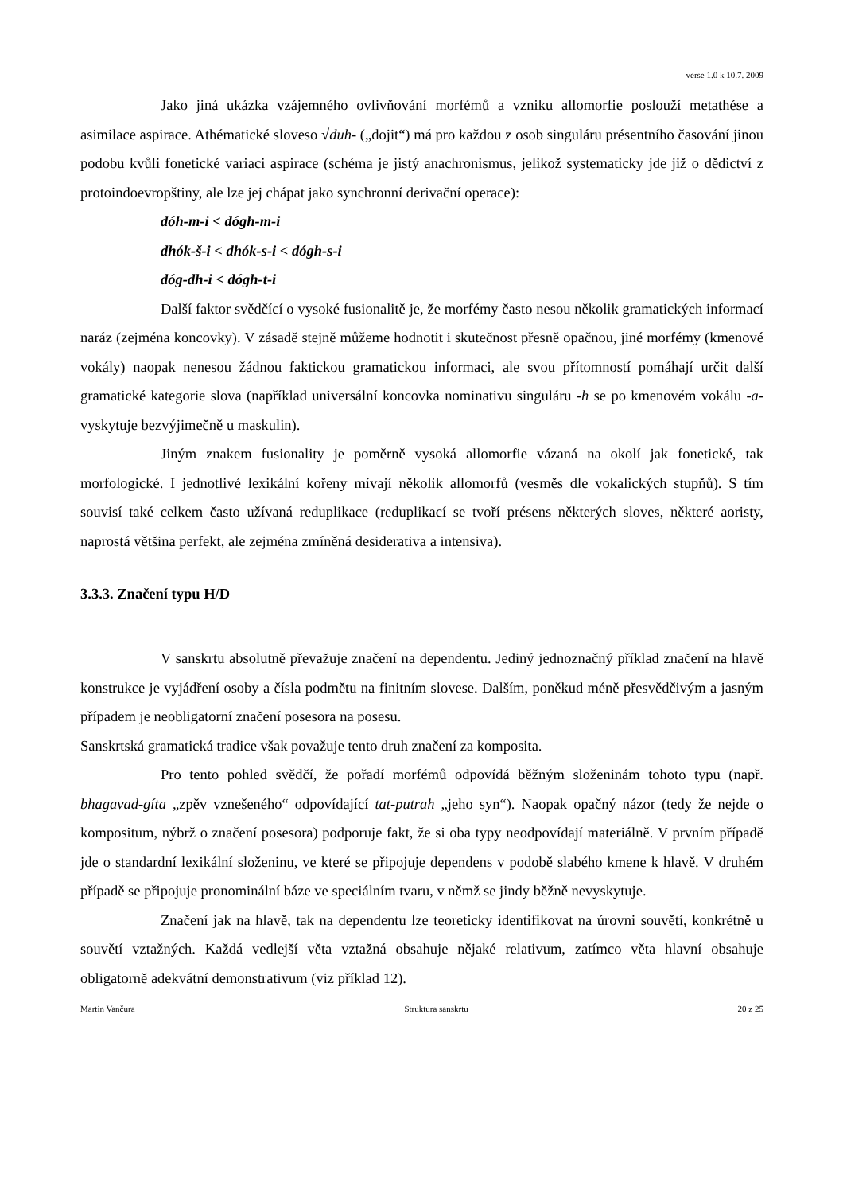verse 1.0 k 10.7. 2009
Jako jiná ukázka vzájemného ovlivňování morfémů a vzniku allomorfie poslouží metathése a asimilace aspirace. Athématické sloveso √duh- („dojit“) má pro každou z osob singuláru présentního časování jinou podobu kvůli fonetické variaci aspirace (schéma je jistý anachronismus, jelikož systematicky jde již o dědictví z protoindoevropštiny, ale lze jej chápat jako synchronní derivační operace):
dóh-m-i < dógh-m-i
dhók-š-i < dhók-s-i < dógh-s-i
dóg-dh-i < dógh-t-i
Další faktor svědčící o vysoké fusionalitě je, že morfémy často nesou několik gramatických informací naráz (zejména koncovky). V zásadě stejně můžeme hodnotit i skutečnost přesně opačnou, jiné morfémy (kmenové vokály) naopak nenesou žádnou faktickou gramatickou informaci, ale svou přítomností pomáhají určit další gramatické kategorie slova (například universální koncovka nominativu singuláru -h se po kmenovém vokálu -a- vyskytuje bezvýjimečně u maskulin).
Jiným znakem fusionality je poměrně vysoká allomorfie vázaná na okolí jak fonetické, tak morfologické. I jednotlivé lexikální kořeny mívají několik allomorfů (vesměs dle vokalických stupňů). S tím souvisí také celkem často užívaná reduplikace (reduplikací se tvoří présens některých sloves, některé aoristy, naprostá většina perfekt, ale zejména zmíněná desiderativa a intensiva).
3.3.3. Značení typu H/D
V sanskrtu absolutně převažuje značení na dependentu. Jediný jednoznačný příklad značení na hlavě konstrukce je vyjádření osoby a čísla podmětu na finitním slovese. Dalším, poněkud méně přesvědčivým a jasným případem je neobligatorní značení posesora na posesu.
Sanskrtská gramatická tradice však považuje tento druh značení za komposita.
Pro tento pohled svědčí, že pořadí morfémů odpovídá běžným složeninám tohoto typu (např. bhagavad-gíta „zpěv vznešeného“ odpovídající tat-putrah „jeho syn“). Naopak opačný názor (tedy že nejde o kompositum, nýbrž o značení posesora) podporuje fakt, že si oba typy neodpovídají materiálně. V prvním případě jde o standardní lexikální složeninu, ve které se připojuje dependens v podobě slabého kmene k hlavě. V druhém případě se připojuje pronominální báze ve speciálním tvaru, v němž se jindy běžně nevyskytuje.
Značení jak na hlavě, tak na dependentu lze teoreticky identifikovat na úrovni souvětí, konkrétně u souvětí vztažných. Každá vedlejší věta vztažná obsahuje nějaké relativum, zatímco věta hlavní obsahuje obligatorně adekvátní demonstrativum (viz příklad 12).
Martin Vančura Struktura sanskrtu 20 z 25